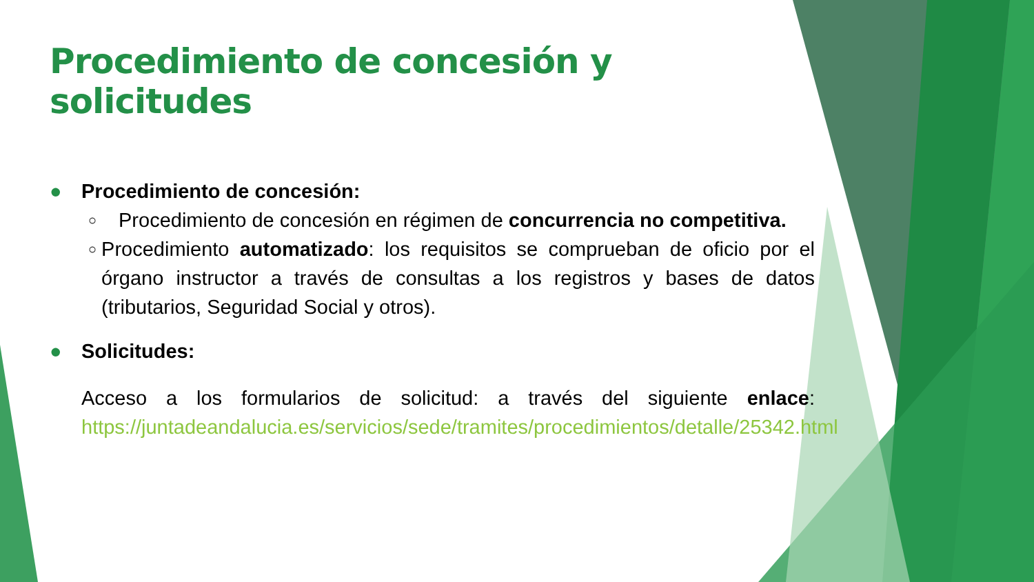Procedimiento de concesión y solicitudes
● Procedimiento de concesión:
○
Procedimiento de concesión en régimen de concurrencia no competitiva.
○
Procedimiento automatizado: los requisitos se comprueban de oficio por el órgano instructor a través de consultas a los registros y bases de datos (tributarios, Seguridad Social y otros).
● Solicitudes:
Acceso a los formularios de solicitud: a través del siguiente enlace: https://juntadeandalucia.es/servicios/sede/tramites/procedimientos/detalle/25342.html